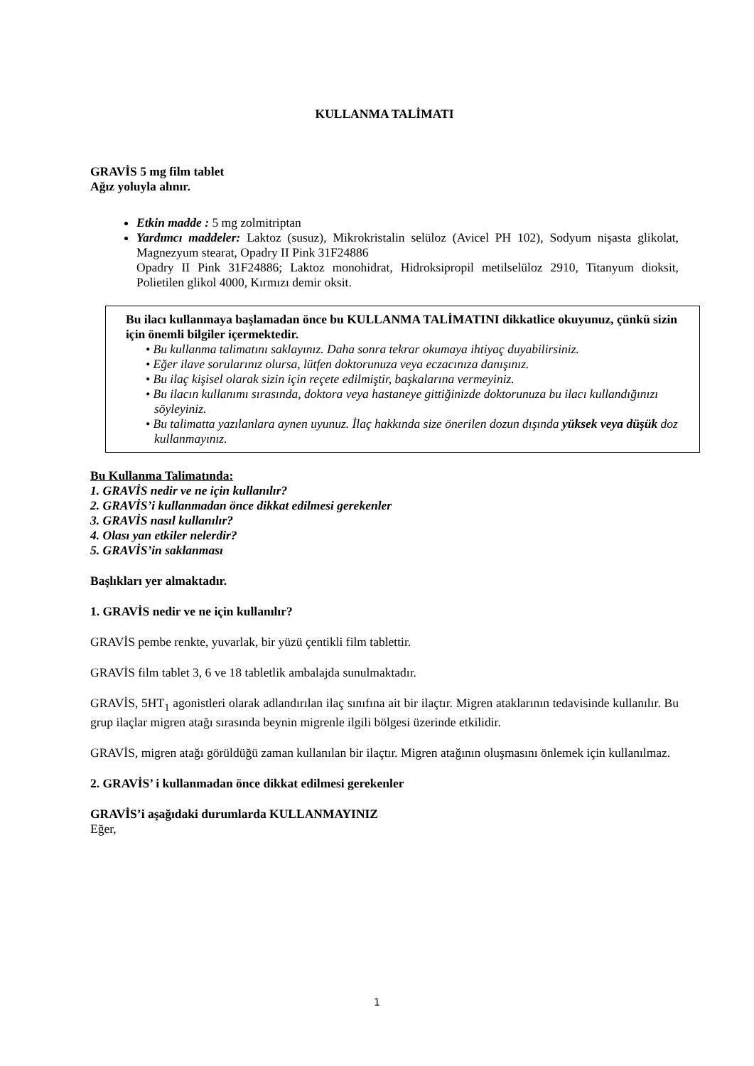KULLANMA TALİMATI
GRAVİS 5 mg film tablet
Ağız yoluyla alınır.
Etkin madde : 5 mg zolmitriptan
Yardımcı maddeler: Laktoz (susuz), Mikrokristalin selüloz (Avicel PH 102), Sodyum nişasta glikolat, Magnezyum stearat, Opadry II Pink 31F24886
Opadry II Pink 31F24886; Laktoz monohidrat, Hidroksipropil metilselüloz 2910, Titanyum dioksit, Polietilen glikol 4000, Kırmızı demir oksit.
Bu ilacı kullanmaya başlamadan önce bu KULLANMA TALİMATINI dikkatlice okuyunuz, çünkü sizin için önemli bilgiler içermektedir.
• Bu kullanma talimatını saklayınız. Daha sonra tekrar okumaya ihtiyaç duyabilirsiniz.
• Eğer ilave sorularınız olursa, lütfen doktorunuza veya eczacınıza danışınız.
• Bu ilaç kişisel olarak sizin için reçete edilmiştir, başkalarına vermeyiniz.
• Bu ilacın kullanımı sırasında, doktora veya hastaneye gittiğinizde doktorunuza bu ilacı kullandığınızı söyleyiniz.
• Bu talimatta yazılanlara aynen uyunuz. İlaç hakkında size önerilen dozun dışında yüksek veya düşük doz kullanmayınız.
Bu Kullanma Talimatında:
1. GRAVİS nedir ve ne için kullanılır?
2. GRAVİS’i kullanmadan önce dikkat edilmesi gerekenler
3. GRAVİS nasıl kullanılır?
4. Olası yan etkiler nelerdir?
5. GRAVİS’in saklanması
Başlıkları yer almaktadır.
1. GRAVİS nedir ve ne için kullanılır?
GRAVİS pembe renkte, yuvarlak, bir yüzü çentikli film tablettir.
GRAVİS film tablet 3, 6 ve 18 tabletlik ambalajda sunulmaktadır.
GRAVİS, 5HT<sub>1</sub> agonistleri olarak adlandırılan ilaç sınıfına ait bir ilaçtır. Migren ataklarının tedavisinde kullanılır. Bu grup ilaçlar migren atağı sırasında beynin migrenle ilgili bölgesi üzerinde etkilidir.
GRAVİS, migren atağı görüldüğü zaman kullanılan bir ilaçtır. Migren atağının oluşmasını önlemek için kullanılmaz.
2. GRAVİS’ i kullanmadan önce dikkat edilmesi gerekenler
GRAVİS’i aşağıdaki durumlarda KULLANMAYINIZ
Eğer,
1